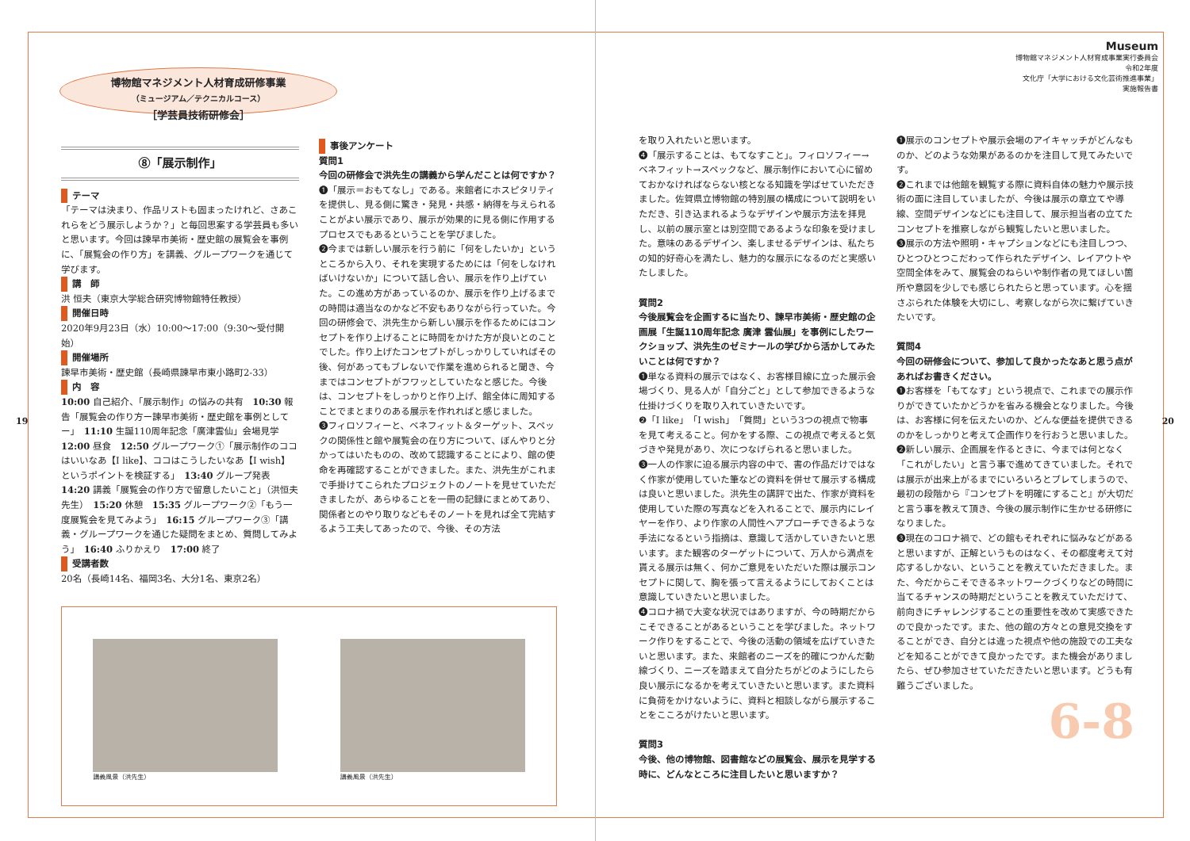博物館マネジメント人材育成研修事業
（ミュージアム／テクニカルコース）
［学芸員技術研修会］
⑧「展示制作」
テーマ
「テーマは決まり、作品リストも固まったけれど、さあこれらをどう展示しようか？」と毎回思案する学芸員も多いと思います。今回は諫早市美術・歴史館の展覧会を事例に、「展覧会の作り方」を講義、グループワークを通じて学びます。
講　師
洪 恒夫（東京大学総合研究博物館特任教授）
開催日時
2020年9月23日（水）10:00～17:00（9:30～受付開始）
開催場所
諫早市美術・歴史館（長崎県諫早市東小路町2-33）
内　容
10:00 自己紹介、「展示制作」の悩みの共有　10:30 報告「展覧会の作り方ー諫早市美術・歴史館を事例としてー」　11:10 生誕110周年記念「廣津雲仙」会場見学　12:00 昼食　12:50 グループワーク①「展示制作のココはいいなあ【I like】、ココはこうしたいなあ【I wish】というポイントを検証する」　13:40 グループ発表　14:20 講義「展覧会の作り方で留意したいこと」（洪恒夫先生）　15:20 休憩　15:35 グループワーク②「もう一度展覧会を見てみよう」　16:15 グループワーク③「講義・グループワークを通じた疑問をまとめ、質問してみよう」　16:40 ふりかえり　17:00 終了
受講者数
20名（長崎14名、福岡3名、大分1名、東京2名）
事後アンケート
質問1
今回の研修会で洪先生の講義から学んだことは何ですか？
❶「展示＝おもてなし」である。来館者にホスピタリティを提供し、見る側に驚き・発見・共感・納得を与えられることがよい展示であり、展示が効果的に見る側に作用するプロセスでもあるということを学びました。
❷今までは新しい展示を行う前に「何をしたいか」というところから入り、それを実現するためには「何をしなければいけないか」について話し合い、展示を作り上げていた。この進め方があっているのか、展示を作り上げるまでの時間は適当なのかなど不安もありながら行っていた。今回の研修会で、洪先生から新しい展示を作るためにはコンセプトを作り上げることに時間をかけた方が良いとのことでした。作り上げたコンセプトがしっかりしていればその後、何があってもブレないで作業を進められると聞き、今まではコンセプトがフワッとしていたなと感じた。今後は、コンセプトをしっかりと作り上げ、館全体に周知することでまとまりのある展示を作れればと感じました。
❸フィロソフィーと、ベネフィット＆ターゲット、スペックの関係性と館や展覧会の在り方について、ぼんやりと分かってはいたものの、改めて認識することにより、館の使命を再確認することができました。また、洪先生がこれまで手掛けてこられたプロジェクトのノートを見せていただきましたが、あらゆることを一冊の記録にまとめてあり、関係者とのやり取りなどもそのノートを見れば全て完結するよう工夫してあったので、今後、その方法
講義風景（洪先生） 講義風景（洪先生）
19
Museum
博物館マネジメント人材育成事業実行委員会
令和2年度
文化庁「大学における文化芸術推進事業」
実施報告書
を取り入れたいと思います。
❹「展示することは、もてなすこと」。フィロソフィー→ベネフィット→スペックなど、展示制作において心に留めておかなければならない核となる知識を学ばせていただきました。佐賀県立博物館の特別展の構成について説明をいただき、引き込まれるようなデザインや展示方法を拝見し、以前の展示室とは別空間であるような印象を受けました。意味のあるデザイン、楽しませるデザインは、私たちの知的好奇心を満たし、魅力的な展示になるのだと実感いたしました。
質問2
今後展覧会を企画するに当たり、諫早市美術・歴史館の企画展「生誕110周年記念 廣津 雲仙展」を事例にしたワークショップ、洪先生のゼミナールの学びから活かしてみたいことは何ですか？
❶単なる資料の展示ではなく、お客様目線に立った展示会場づくり、見る人が「自分ごと」として参加できるような仕掛けづくりを取り入れていきたいです。
❷「I like」「I wish」「質問」という3つの視点で物事を見て考えること。何かをする際、この視点で考えると気づきや発見があり、次につなげられると思いました。
❸一人の作家に迫る展示内容の中で、書の作品だけではなく作家が使用していた筆などの資料を併せて展示する構成は良いと思いました。洪先生の講評で出た、作家が資料を使用していた際の写真などを入れることで、展示内にレイヤーを作り、より作家の人間性へアプローチできるような手法になるという指摘は、意識して活かしていきたいと思います。また観客のターゲットについて、万人から満点を貰える展示は無く、何かご意見をいただいた際は展示コンセプトに関して、胸を張って言えるようにしておくことは意識していきたいと思いました。
❹コロナ禍で大変な状況ではありますが、今の時期だからこそできることがあるということを学びました。ネットワーク作りをすることで、今後の活動の領域を広げていきたいと思います。また、来館者のニーズを的確につかんだ動線づくり、ニーズを踏まえて自分たちがどのようにしたら良い展示になるかを考えていきたいと思います。また資料に負荷をかけないように、資料と相談しながら展示することをこころがけたいと思います。
質問3
今後、他の博物館、図書館などの展覧会、展示を見学する時に、どんなところに注目したいと思いますか？
❶展示のコンセプトや展示会場のアイキャッチがどんなものか、どのような効果があるのかを注目して見てみたいです。
❷これまでは他館を観覧する際に資料自体の魅力や展示技術の面に注目していましたが、今後は展示の章立てや導線、空間デザインなどにも注目して、展示担当者の立てたコンセプトを推察しながら観覧したいと思いました。
❸展示の方法や照明・キャプションなどにも注目しつつ、ひとつひとつこだわって作られたデザイン、レイアウトや空間全体をみて、展覧会のねらいや制作者の見てほしい箇所や意図を少しでも感じられたらと思っています。心を揺さぶられた体験を大切にし、考察しながら次に繋げていきたいです。
質問4
今回の研修会について、参加して良かったなあと思う点があればお書きください。
❶お客様を「もてなす」という視点で、これまでの展示作りができていたかどうかを省みる機会となりました。今後は、お客様に何を伝えたいのか、どんな便益を提供できるのかをしっかりと考えて企画作りを行おうと思いました。
❷新しい展示、企画展を作るときに、今までは何となく「これがしたい」と言う事で進めてきていました。それでは展示が出来上がるまでにいろいろとブレてしまうので、最初の段階から『コンセプトを明確にすること』が大切だと言う事を教えて頂き、今後の展示制作に生かせる研修になりました。
❸現在のコロナ禍で、どの館もそれぞれに悩みなどがあると思いますが、正解というものはなく、その都度考えて対応するしかない、ということを教えていただきました。また、今だからこそできるネットワークづくりなどの時間に当てるチャンスの時期だということを教えていただけて、前向きにチャレンジすることの重要性を改めて実感できたので良かったです。また、他の館の方々との意見交換をすることができ、自分とは違った視点や他の施設での工夫などを知ることができて良かったです。また機会がありましたら、ぜひ参加させていただきたいと思います。どうも有難うございました。
6-8
20